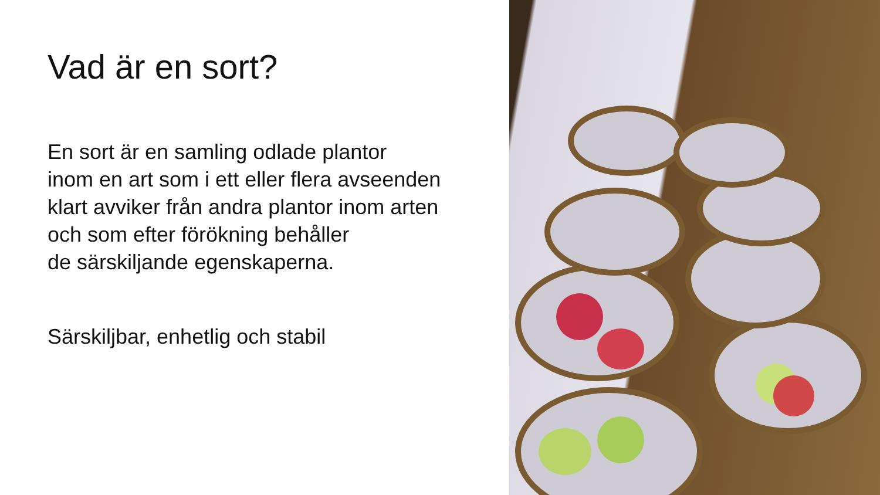Vad är en sort?
En sort är en samling odlade plantor
inom en art som i ett eller flera avseenden
klart avviker från andra plantor inom arten
och som efter förökning behåller
de särskiljande egenskaperna.
Särskiljbar, enhetlig och stabil